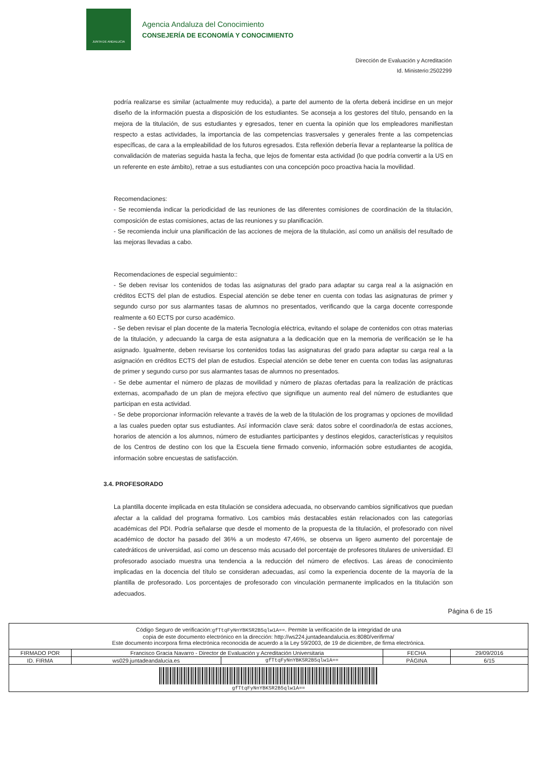JUNTA DE ANDALUCIA
Agencia Andaluza del Conocimiento
CONSEJERÍA DE ECONOMÍA Y CONOCIMIENTO
Dirección de Evaluación y Acreditación
Id. Ministerio:2502299
podría realizarse es similar (actualmente muy reducida), a parte del aumento de la oferta deberá incidirse en un mejor diseño de la información puesta a disposición de los estudiantes. Se aconseja a los gestores del título, pensando en la mejora de la titulación, de sus estudiantes y egresados, tener en cuenta la opinión que los empleadores manifiestan respecto a estas actividades, la importancia de las competencias trasversales y generales frente a las competencias específicas, de cara a la empleabilidad de los futuros egresados. Esta reflexión debería llevar a replantearse la política de convalidación de materias seguida hasta la fecha, que lejos de fomentar esta actividad (lo que podría convertir a la US en un referente en este ámbito), retrae a sus estudiantes con una concepción poco proactiva hacia la movilidad.
Recomendaciones:
- Se recomienda indicar la periodicidad de las reuniones de las diferentes comisiones de coordinación de la titulación, composición de estas comisiones, actas de las reuniones y su planificación.
- Se recomienda incluir una planificación de las acciones de mejora de la titulación, así como un análisis del resultado de las mejoras llevadas a cabo.
Recomendaciones de especial seguimiento::
- Se deben revisar los contenidos de todas las asignaturas del grado para adaptar su carga real a la asignación en créditos ECTS del plan de estudios. Especial atención se debe tener en cuenta con todas las asignaturas de primer y segundo curso por sus alarmantes tasas de alumnos no presentados, verificando que la carga docente corresponde realmente a 60 ECTS por curso académico.
- Se deben revisar el plan docente de la materia Tecnología eléctrica, evitando el solape de contenidos con otras materias de la titulación, y adecuando la carga de esta asignatura a la dedicación que en la memoria de verificación se le ha asignado. Igualmente, deben revisarse los contenidos todas las asignaturas del grado para adaptar su carga real a la asignación en créditos ECTS del plan de estudios. Especial atención se debe tener en cuenta con todas las asignaturas de primer y segundo curso por sus alarmantes tasas de alumnos no presentados.
- Se debe aumentar el número de plazas de movilidad y número de plazas ofertadas para la realización de prácticas externas, acompañado de un plan de mejora efectivo que signifique un aumento real del número de estudiantes que participan en esta actividad.
- Se debe proporcionar información relevante a través de la web de la titulación de los programas y opciones de movilidad a las cuales pueden optar sus estudiantes. Así información clave será: datos sobre el coordinador/a de estas acciones, horarios de atención a los alumnos, número de estudiantes participantes y destinos elegidos, características y requisitos de los Centros de destino con los que la Escuela tiene firmado convenio, información sobre estudiantes de acogida, información sobre encuestas de satisfacción.
3.4. PROFESORADO
La plantilla docente implicada en esta titulación se considera adecuada, no observando cambios significativos que puedan afectar a la calidad del programa formativo. Los cambios más destacables están relacionados con las categorías académicas del PDI. Podría señalarse que desde el momento de la propuesta de la titulación, el profesorado con nivel académico de doctor ha pasado del 36% a un modesto 47,46%, se observa un ligero aumento del porcentaje de catedráticos de universidad, así como un descenso más acusado del porcentaje de profesores titulares de universidad. El profesorado asociado muestra una tendencia a la reducción del número de efectivos. Las áreas de conocimiento implicadas en la docencia del título se consideran adecuadas, así como la experiencia docente de la mayoría de la plantilla de profesorado. Los porcentajes de profesorado con vinculación permanente implicados en la titulación son adecuados.
Página 6 de 15
| Código Seguro de verificación: gfTtqFyNnYBKSR2B5qlw1A== . Permite la verificación de la integridad de una copia de este documento electrónico en la dirección: http://ws224.juntadeandalucia.es:8080/verifirma/ Este documento incorpora firma electrónica reconocida de acuerdo a la Ley 59/2003, de 19 de diciembre, de firma electrónica. | | | | |
| FIRMADO POR | Francisco Gracia Navarro - Director de Evaluación y Acreditación Universitaria | | FECHA | 29/09/2016 |
| ID. FIRMA | ws029.juntadeandalucia.es | gfTtqFyNnYBKSR2B5qlw1A== | PÁGINA | 6/15 |
| gfTtqFyNnYBKSR2B5qlw1A== | | | | |